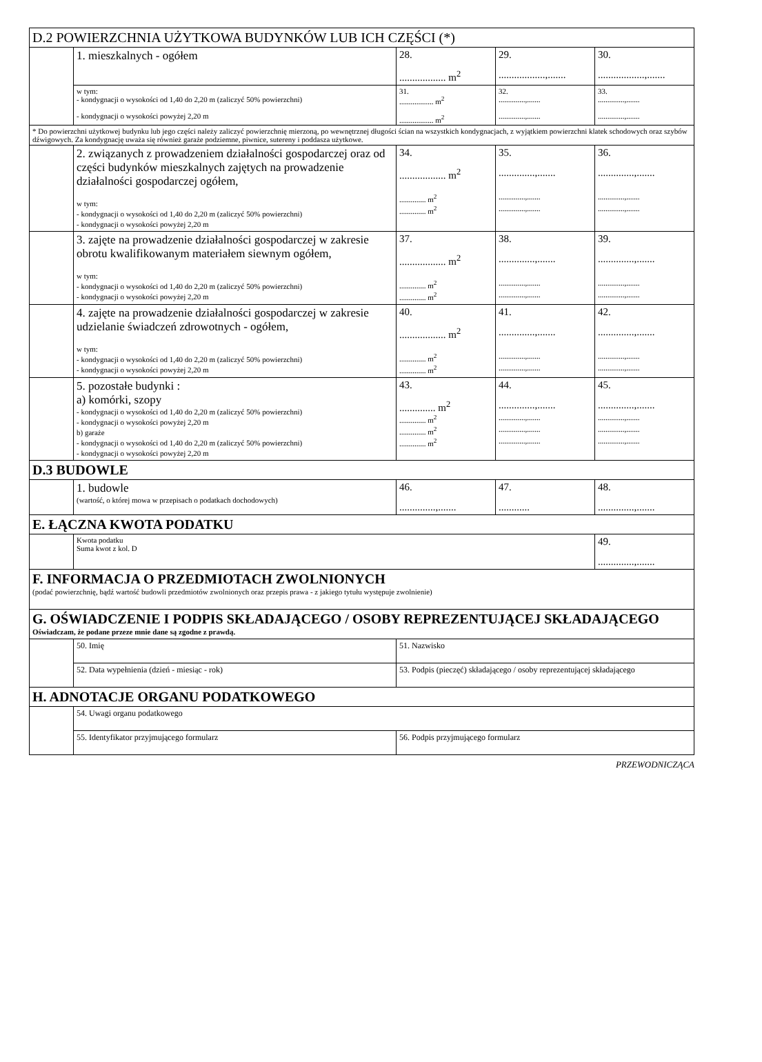| D.2 POWIERZCHNIA UŻYTKOWA BUDYNKÓW LUB ICH CZĘŚCI (*) | | | | |
| | 1. mieszkalnych - ogółem | 28. .................. m<sup>2</sup> | 29. ..................,....... | 30. ..................,....... |
| | w tym: - kondygnacji o wysokości od 1,40 do 2,20 m (zaliczyć 50% powierzchni) - kondygnacji o wysokości powyżej 2,20 m | 31. .................. m<sup>2</sup> .................. m<sup>2</sup> | 32. ..............,....... ..............,....... | 33. ..............,....... ..............,....... |
| * Do powierzchni użytkowej budynku lub jego części należy zaliczyć powierzchnię mierzoną, po wewnętrznej długości ścian na wszystkich kondygnacjach, z wyjątkiem powierzchni klatek schodowych oraz szybów dźwigowych. Za kondygnację uważa się również garaże podziemne, piwnice, sutereny i poddasza użytkowe. | | | | |
| | 2. związanych z prowadzeniem działalności gospodarczej oraz od części budynków mieszkalnych zajętych na prowadzenie działalności gospodarczej ogółem, w tym: - kondygnacji o wysokości od 1,40 do 2,20 m (zaliczyć 50% powierzchni) - kondygnacji o wysokości powyżej 2,20 m | 34. .................. m<sup>2</sup> .............. m<sup>2</sup> .............. m<sup>2</sup> | 35. ..............,....... ..............,....... ..............,....... | 36. ..............,....... ..............,....... ..............,....... |
| | 3. zajęte na prowadzenie działalności gospodarczej w zakresie obrotu kwalifikowanym materiałem siewnym ogółem, w tym: - kondygnacji o wysokości od 1,40 do 2,20 m (zaliczyć 50% powierzchni) - kondygnacji o wysokości powyżej 2,20 m | 37. .................. m<sup>2</sup> .............. m<sup>2</sup> .............. m<sup>2</sup> | 38. ..............,....... ..............,....... ..............,....... | 39. ..............,....... ..............,....... ..............,....... |
| | 4. zajęte na prowadzenie działalności gospodarczej w zakresie udzielanie świadczeń zdrowotnych - ogółem, w tym: - kondygnacji o wysokości od 1,40 do 2,20 m (zaliczyć 50% powierzchni) - kondygnacji o wysokości powyżej 2,20 m | 40. .................. m<sup>2</sup> .............. m<sup>2</sup> .............. m<sup>2</sup> | 41. ..............,....... ..............,....... ..............,....... | 42. ..............,....... ..............,....... ..............,....... |
| | 5. pozostałe budynki : a) komórki, szopy - kondygnacji o wysokości od 1,40 do 2,20 m (zaliczyć 50% powierzchni) - kondygnacji o wysokości powyżej 2,20 m b) garaże - kondygnacji o wysokości od 1,40 do 2,20 m (zaliczyć 50% powierzchni) - kondygnacji o wysokości powyżej 2,20 m | 43. .............. m<sup>2</sup> .............. m<sup>2</sup> .............. m<sup>2</sup> .............. m<sup>2</sup> | 44. ..............,....... ..............,....... ..............,....... ..............,....... | 45. ..............,....... ..............,....... ..............,....... ..............,....... |
| D.3 BUDOWLE | | | | |
| | 1. budowle (wartość, o której mowa w przepisach o podatkach dochodowych) | 46. ..............,....... | 47. ............ | 48. ..............,....... |
| E. ŁĄCZNA KWOTA PODATKU | | | | |
| | Kwota podatku Suma kwot z kol. D | | | 49. ..............,....... |
| F. INFORMACJA O PRZEDMIOTACH ZWOLNIONYCH (podać powierzchnię, bądź wartość budowli przedmiotów zwolnionych oraz przepis prawa - z jakiego tytułu występuje zwolnienie) | | | | |
| G. OŚWIADCZENIE I PODPIS SKŁADAJĄCEGO / OSOBY REPREZENTUJĄCEJ SKŁADAJĄCEGO Oświadczam, że podane przeze mnie dane są zgodne z prawdą. | | | | |
| | 50. Imię | 51. Nazwisko | | |
| | 52. Data wypełnienia (dzień - miesiąc - rok) | 53. Podpis (pieczęć) składającego / osoby reprezentującej składającego | | |
| H. ADNOTACJE ORGANU PODATKOWEGO | | | | |
| | 54. Uwagi organu podatkowego | | | |
| | 55. Identyfikator przyjmującego formularz | 56. Podpis przyjmującego formularz | | |
PRZEWODNICZĄCA